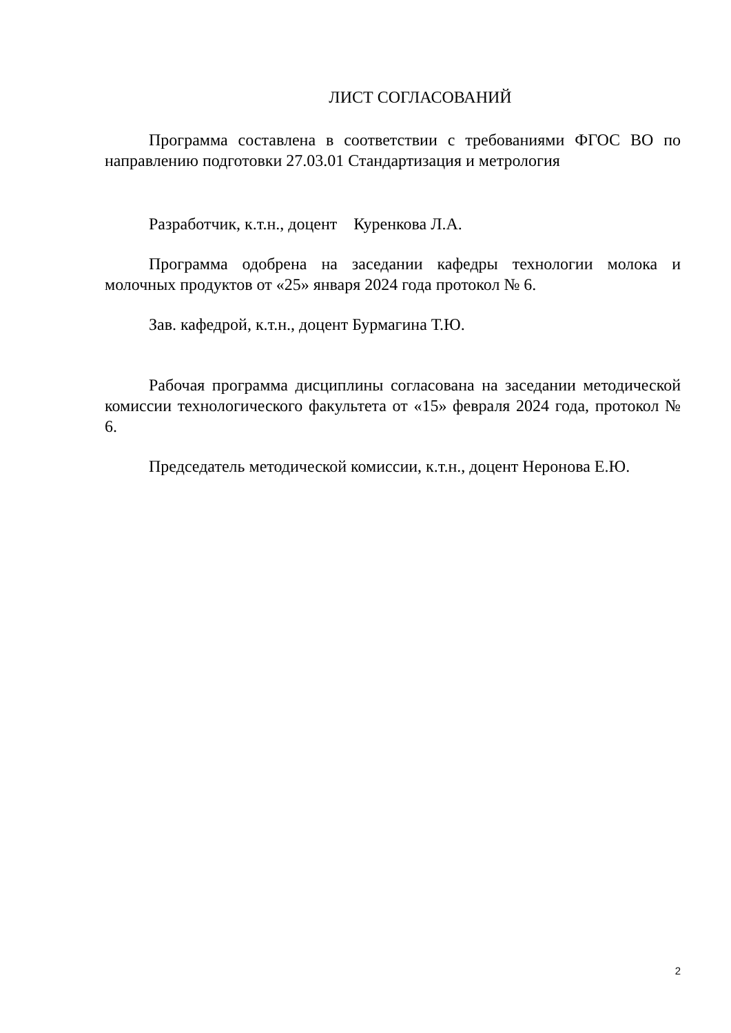ЛИСТ СОГЛАСОВАНИЙ
Программа составлена в соответствии с требованиями ФГОС ВО по направлению подготовки 27.03.01 Стандартизация и метрология
Разработчик, к.т.н., доцент Куренкова Л.А.
Программа одобрена на заседании кафедры технологии молока и молочных продуктов от «25» января 2024 года протокол № 6.
Зав. кафедрой, к.т.н., доцент Бурмагина Т.Ю.
Рабочая программа дисциплины согласована на заседании методической комиссии технологического факультета от «15» февраля 2024 года, протокол № 6.
Председатель методической комиссии, к.т.н., доцент Неронова Е.Ю.
2